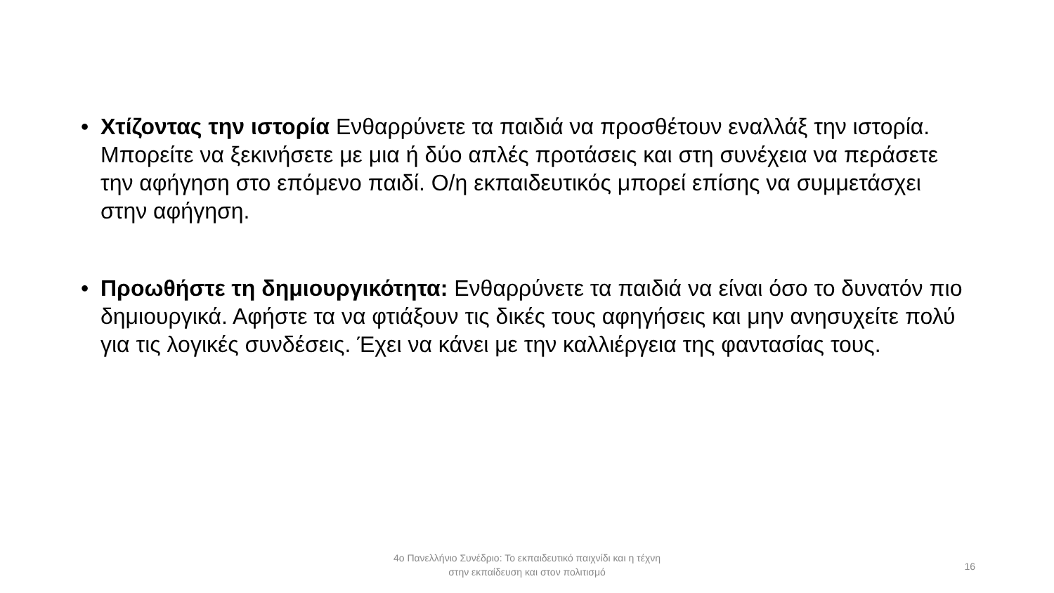• Χτίζοντας την ιστορία Ενθαρρύνετε τα παιδιά να προσθέτουν εναλλάξ την ιστορία. Μπορείτε να ξεκινήσετε με μια ή δύο απλές προτάσεις και στη συνέχεια να περάσετε την αφήγηση στο επόμενο παιδί. Ο/η εκπαιδευτικός μπορεί επίσης να συμμετάσχει στην αφήγηση.
• Προωθήστε τη δημιουργικότητα: Ενθαρρύνετε τα παιδιά να είναι όσο το δυνατόν πιο δημιουργικά. Αφήστε τα να φτιάξουν τις δικές τους αφηγήσεις και μην ανησυχείτε πολύ για τις λογικές συνδέσεις. Έχει να κάνει με την καλλιέργεια της φαντασίας τους.
4ο Πανελλήνιο Συνέδριο: Το εκπαιδευτικό παιχνίδι και η τέχνη
στην εκπαίδευση και στον πολιτισμό
16